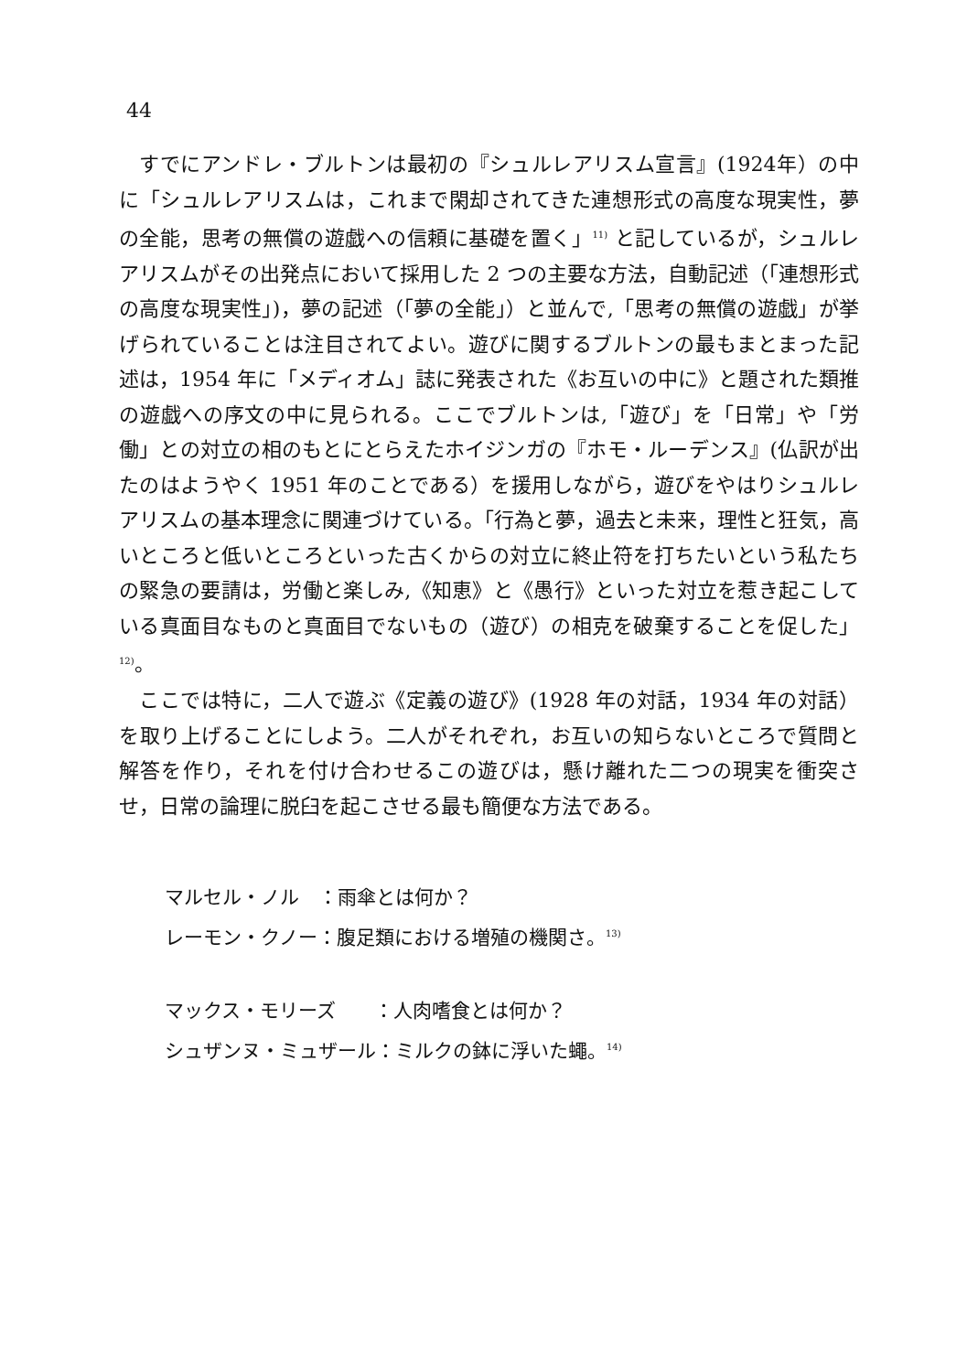44
すでにアンドレ・ブルトンは最初の『シュルレアリスム宣言』(1924年）の中に「シュルレアリスムは，これまで閑却されてきた連想形式の高度な現実性，夢の全能，思考の無償の遊戯への信頼に基礎を置く」<sup>11)</sup> と記しているが，シュルレアリスムがその出発点において採用した 2 つの主要な方法，自動記述（「連想形式の高度な現実性」)，夢の記述（「夢の全能」）と並んで,「思考の無償の遊戯」が挙げられていることは注目されてよい。遊びに関するブルトンの最もまとまった記述は，1954 年に「メディオム」誌に発表された《お互いの中に》と題された類推の遊戯への序文の中に見られる。ここでブルトンは,「遊び」を「日常」や「労働」との対立の相のもとにとらえたホイジンガの『ホモ・ルーデンス』(仏訳が出たのはようやく 1951 年のことである）を援用しながら，遊びをやはりシュルレアリスムの基本理念に関連づけている。「行為と夢，過去と未来，理性と狂気，高いところと低いところといった古くからの対立に終止符を打ちたいという私たちの緊急の要請は，労働と楽しみ,《知恵》と《愚行》といった対立を惹き起こしている真面目なものと真面目でないもの（遊び）の相克を破棄することを促した」<sup>12)</sup>。
ここでは特に，二人で遊ぶ《定義の遊び》(1928 年の対話，1934 年の対話）を取り上げることにしよう。二人がそれぞれ，お互いの知らないところで質問と解答を作り，それを付け合わせるこの遊びは，懸け離れた二つの現実を衝突させ，日常の論理に脱臼を起こさせる最も簡便な方法である。
マルセル・ノル　：雨傘とは何か？
レーモン・クノー：腹足類における増殖の機関さ。<sup>13)</sup>
マックス・モリーズ　　：人肉嗜食とは何か？
シュザンヌ・ミュザール：ミルクの鉢に浮いた蠅。<sup>14)</sup>